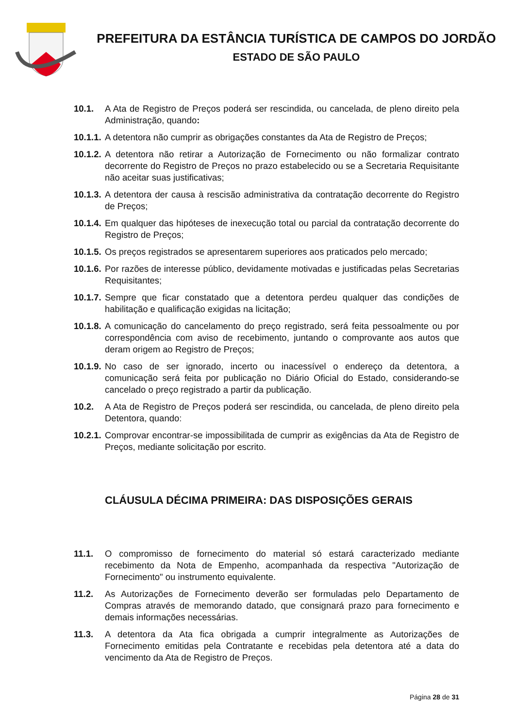PREFEITURA DA ESTÂNCIA TURÍSTICA DE CAMPOS DO JORDÃO
ESTADO DE SÃO PAULO
10.1. A Ata de Registro de Preços poderá ser rescindida, ou cancelada, de pleno direito pela Administração, quando:
10.1.1.
A detentora não cumprir as obrigações constantes da Ata de Registro de Preços;
10.1.2.
A detentora não retirar a Autorização de Fornecimento ou não formalizar contrato decorrente do Registro de Preços no prazo estabelecido ou se a Secretaria Requisitante não aceitar suas justificativas;
10.1.3.
A detentora der causa à rescisão administrativa da contratação decorrente do Registro de Preços;
10.1.4.
Em qualquer das hipóteses de inexecução total ou parcial da contratação decorrente do Registro de Preços;
10.1.5.
Os preços registrados se apresentarem superiores aos praticados pelo mercado;
10.1.6.
Por razões de interesse público, devidamente motivadas e justificadas pelas Secretarias Requisitantes;
10.1.7.
Sempre que ficar constatado que a detentora perdeu qualquer das condições de habilitação e qualificação exigidas na licitação;
10.1.8.
A comunicação do cancelamento do preço registrado, será feita pessoalmente ou por correspondência com aviso de recebimento, juntando o comprovante aos autos que deram origem ao Registro de Preços;
10.1.9.
No caso de ser ignorado, incerto ou inacessível o endereço da detentora, a comunicação será feita por publicação no Diário Oficial do Estado, considerando-se cancelado o preço registrado a partir da publicação.
10.2. A Ata de Registro de Preços poderá ser rescindida, ou cancelada, de pleno direito pela Detentora, quando:
10.2.1.
Comprovar encontrar-se impossibilitada de cumprir as exigências da Ata de Registro de Preços, mediante solicitação por escrito.
CLÁUSULA DÉCIMA PRIMEIRA: DAS DISPOSIÇÕES GERAIS
11.1. O compromisso de fornecimento do material só estará caracterizado mediante recebimento da Nota de Empenho, acompanhada da respectiva "Autorização de Fornecimento" ou instrumento equivalente.
11.2. As Autorizações de Fornecimento deverão ser formuladas pelo Departamento de Compras através de memorando datado, que consignará prazo para fornecimento e demais informações necessárias.
11.3. A detentora da Ata fica obrigada a cumprir integralmente as Autorizações de Fornecimento emitidas pela Contratante e recebidas pela detentora até a data do vencimento da Ata de Registro de Preços.
Página 28 de 31